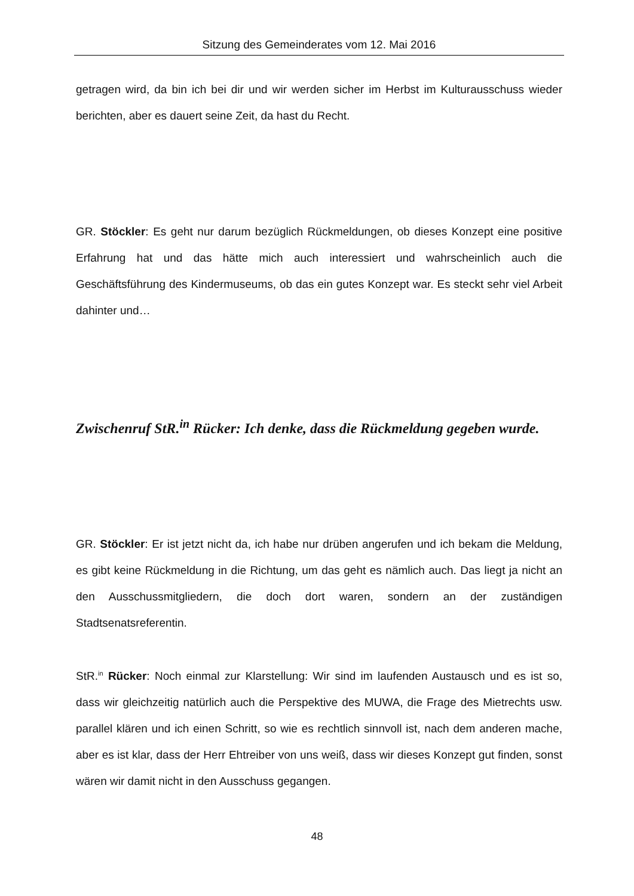Sitzung des Gemeinderates vom 12. Mai 2016
getragen wird, da bin ich bei dir und wir werden sicher im Herbst im Kulturausschuss wieder berichten, aber es dauert seine Zeit, da hast du Recht.
GR. Stöckler: Es geht nur darum bezüglich Rückmeldungen, ob dieses Konzept eine positive Erfahrung hat und das hätte mich auch interessiert und wahrscheinlich auch die Geschäftsführung des Kindermuseums, ob das ein gutes Konzept war. Es steckt sehr viel Arbeit dahinter und…
Zwischenruf StR.<sup>in</sup> Rücker: Ich denke, dass die Rückmeldung gegeben wurde.
GR. Stöckler: Er ist jetzt nicht da, ich habe nur drüben angerufen und ich bekam die Meldung, es gibt keine Rückmeldung in die Richtung, um das geht es nämlich auch. Das liegt ja nicht an den Ausschussmitgliedern, die doch dort waren, sondern an der zuständigen Stadtsenatsreferentin.
StR.<sup>in</sup> Rücker: Noch einmal zur Klarstellung: Wir sind im laufenden Austausch und es ist so, dass wir gleichzeitig natürlich auch die Perspektive des MUWA, die Frage des Mietrechts usw. parallel klären und ich einen Schritt, so wie es rechtlich sinnvoll ist, nach dem anderen mache, aber es ist klar, dass der Herr Ehtreiber von uns weiß, dass wir dieses Konzept gut finden, sonst wären wir damit nicht in den Ausschuss gegangen.
48